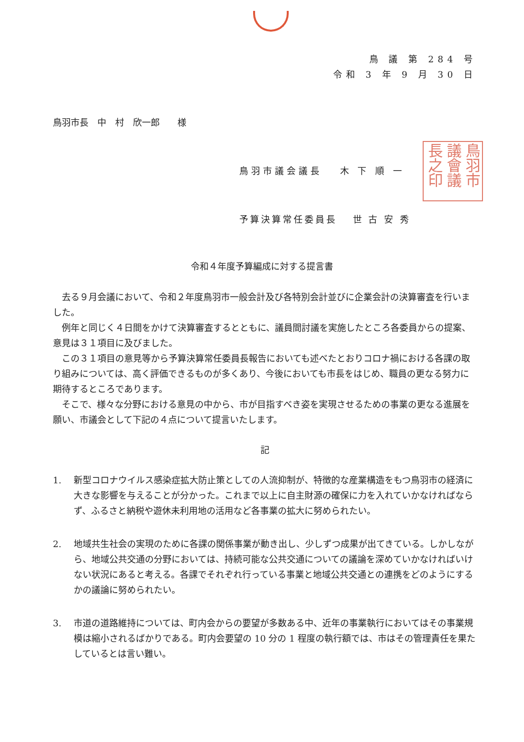鳥 議 第 284 号
令和 3 年 9 月 30 日
鳥羽市長　中　村　欣一郎　　様
鳥羽市議会議長　 木 下 順 一
鳥羽市議會議長之印
予算決算常任委員長　 世 古 安 秀
令和４年度予算編成に対する提言書
去る９月会議において、令和２年度鳥羽市一般会計及び各特別会計並びに企業会計の決算審査を行いました。
例年と同じく４日間をかけて決算審査するとともに、議員間討議を実施したところ各委員からの提案、意見は３１項目に及びました。
この３１項目の意見等から予算決算常任委員長報告においても述べたとおりコロナ禍における各課の取り組みについては、高く評価できるものが多くあり、今後においても市長をはじめ、職員の更なる努力に期待するところであります。
そこで、様々な分野における意見の中から、市が目指すべき姿を実現させるための事業の更なる進展を願い、市議会として下記の４点について提言いたします。
記
1. 新型コロナウイルス感染症拡大防止策としての人流抑制が、特徴的な産業構造をもつ鳥羽市の経済に大きな影響を与えることが分かった。これまで以上に自主財源の確保に力を入れていかなければならず、ふるさと納税や遊休未利用地の活用など各事業の拡大に努められたい。
2. 地域共生社会の実現のために各課の関係事業が動き出し、少しずつ成果が出てきている。しかしながら、地域公共交通の分野においては、持続可能な公共交通についての議論を深めていかなければいけない状況にあると考える。各課でそれぞれ行っている事業と地域公共交通との連携をどのようにするかの議論に努められたい。
3. 市道の道路維持については、町内会からの要望が多数ある中、近年の事業執行においてはその事業規模は縮小されるばかりである。町内会要望の 10 分の 1 程度の執行額では、市はその管理責任を果たしているとは言い難い。